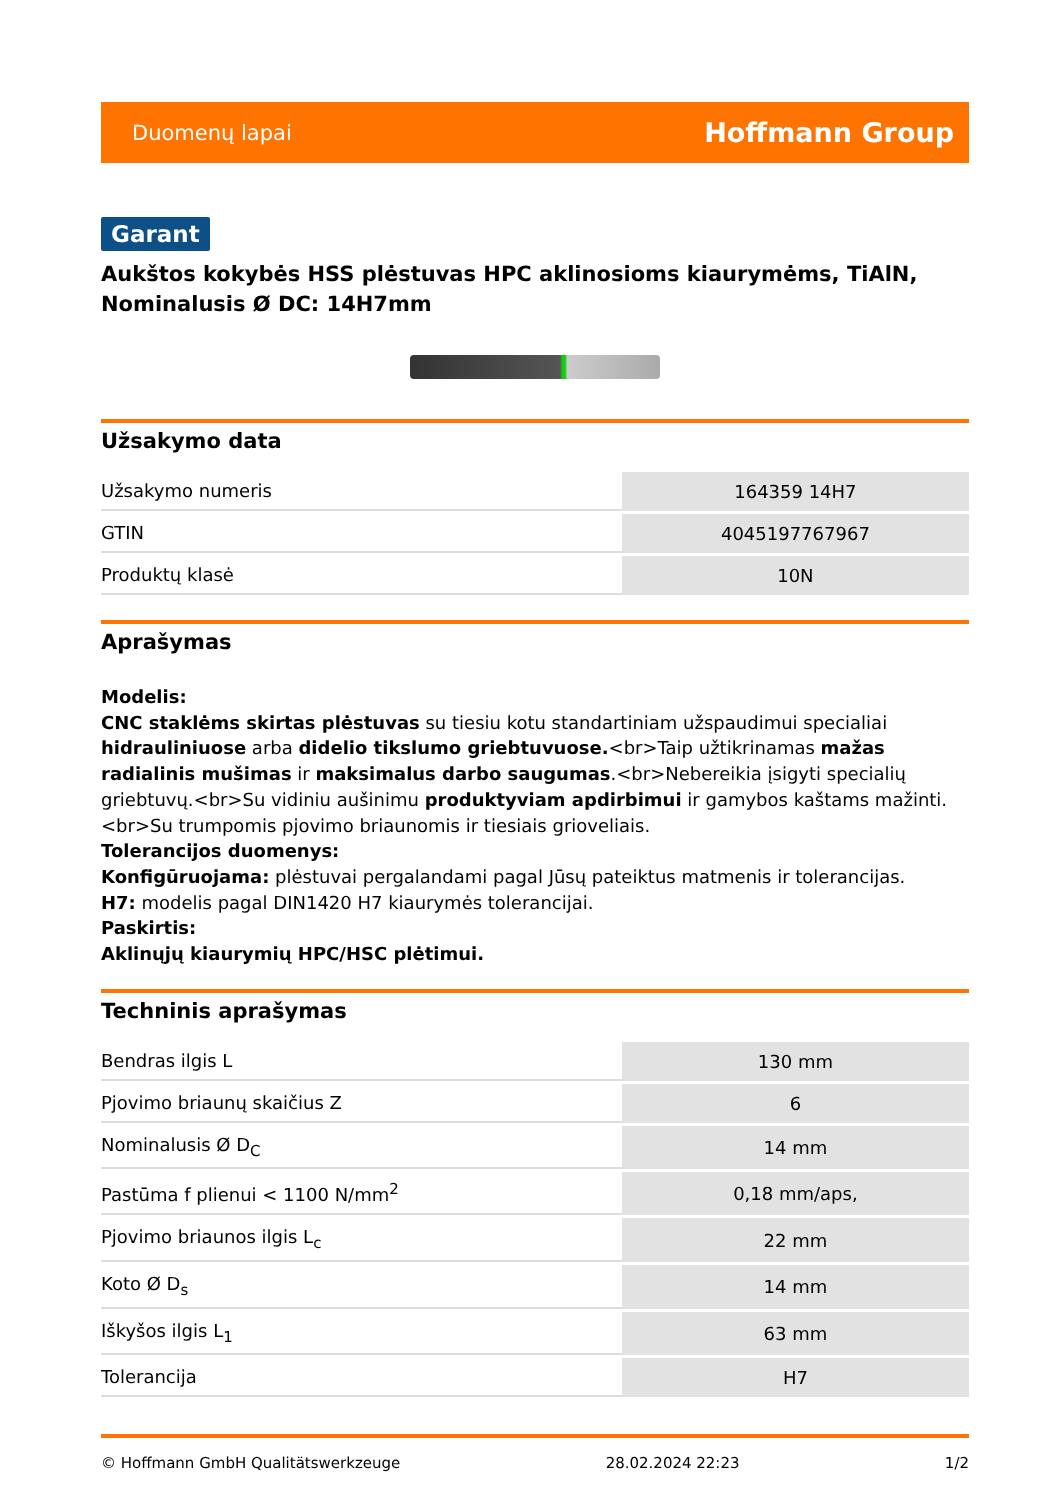Duomenų lapai Hoffmann Group
Garant
Aukštos kokybės HSS plėstuvas HPC aklinosioms kiaurymėms, TiAlN, Nominalusis Ø DC: 14H7mm
Užsakymo data
| Užsakymo numeris | 164359 14H7 |
| GTIN | 4045197767967 |
| Produktų klasė | 10N |
Aprašymas
Modelis:
CNC staklėms skirtas plėstuvas su tiesiu kotu standartiniam užspaudimui specialiai hidrauliniuose arba didelio tikslumo griebtuvuose.<br>Taip užtikrinamas mažas radialinis mušimas ir maksimalus darbo saugumas.<br>Nebereikia įsigyti specialių griebtuvų.<br>Su vidiniu aušinimu produktyviam apdirbimui ir gamybos kaštams mažinti.<br>Su trumpomis pjovimo briaunomis ir tiesiais grioveliais.
Tolerancijos duomenys:
Konfigūruojama: plėstuvai pergalandami pagal Jūsų pateiktus matmenis ir tolerancijas.
H7: modelis pagal DIN1420 H7 kiaurymės tolerancijai.
Paskirtis:
Aklinųjų kiaurymių HPC/HSC plėtimui.
Techninis aprašymas
| Bendras ilgis L | 130 mm |
| Pjovimo briaunų skaičius Z | 6 |
| Nominalusis Ø D<sub>C</sub> | 14 mm |
| Pastūma f plienui < 1100 N/mm<sup>2</sup> | 0,18 mm/aps, |
| Pjovimo briaunos ilgis L<sub>c</sub> | 22 mm |
| Koto Ø D<sub>s</sub> | 14 mm |
| Iškyšos ilgis L<sub>1</sub> | 63 mm |
| Tolerancija | H7 |
© Hoffmann GmbH Qualitätswerkzeuge 28.02.2024 22:23 1/2